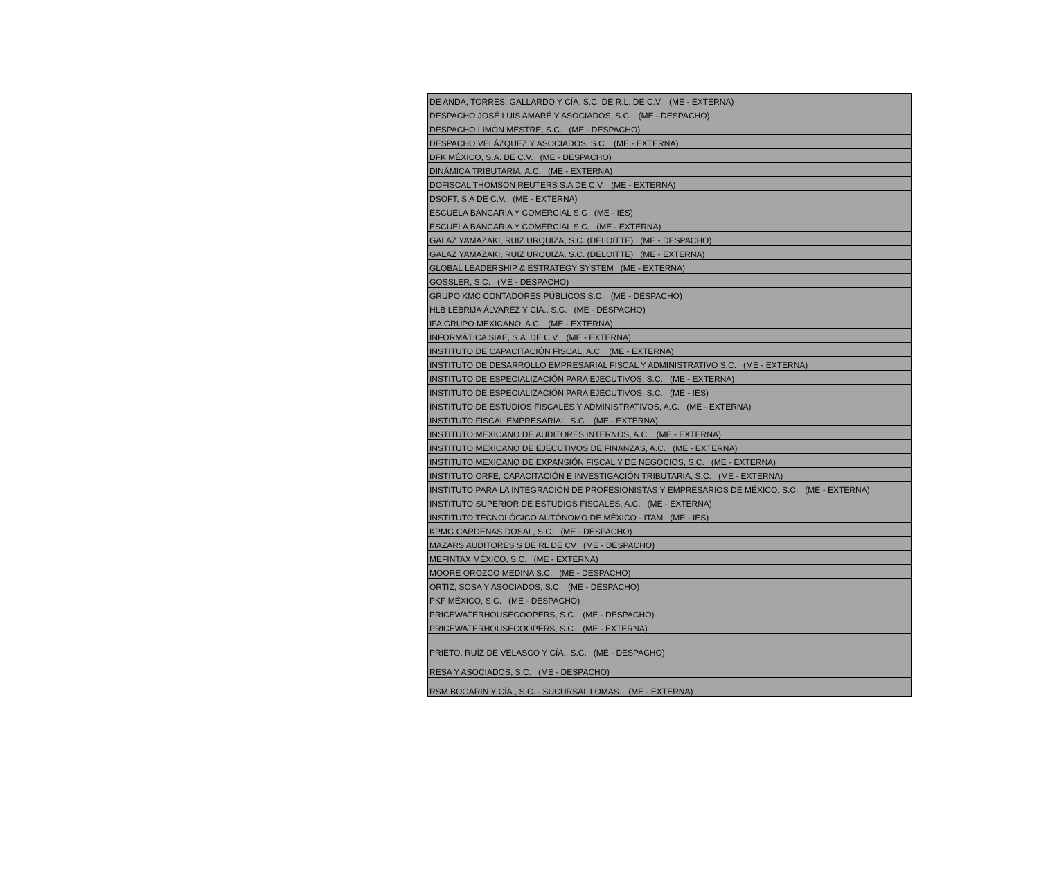| DE ANDA, TORRES, GALLARDO Y CÍA. S.C. DE R.L. DE C.V. (ME - EXTERNA) |
| DESPACHO JOSÉ LUIS AMARÉ Y ASOCIADOS, S.C. (ME - DESPACHO) |
| DESPACHO LIMÓN MESTRE, S.C. (ME - DESPACHO) |
| DESPACHO VELÁZQUEZ Y ASOCIADOS, S.C. (ME - EXTERNA) |
| DFK MÉXICO, S.A. DE C.V. (ME - DESPACHO) |
| DINÁMICA TRIBUTARIA, A.C. (ME - EXTERNA) |
| DOFISCAL THOMSON REUTERS S.A DE C.V. (ME - EXTERNA) |
| DSOFT, S.A DE C.V. (ME - EXTERNA) |
| ESCUELA BANCARIA Y COMERCIAL S.C (ME - IES) |
| ESCUELA BANCARIA Y COMERCIAL S.C. (ME - EXTERNA) |
| GALAZ YAMAZAKI, RUIZ URQUIZA, S.C. (DELOITTE) (ME - DESPACHO) |
| GALAZ YAMAZAKI, RUIZ URQUIZA, S.C. (DELOITTE) (ME - EXTERNA) |
| GLOBAL LEADERSHIP & ESTRATEGY SYSTEM (ME - EXTERNA) |
| GOSSLER, S.C. (ME - DESPACHO) |
| GRUPO KMC CONTADORES PÚBLICOS S.C. (ME - DESPACHO) |
| HLB LEBRIJA ÁLVAREZ Y CÍA., S.C. (ME - DESPACHO) |
| IFA GRUPO MEXICANO, A.C. (ME - EXTERNA) |
| INFORMÁTICA SIAE, S.A. DE C.V. (ME - EXTERNA) |
| INSTITUTO DE CAPACITACIÓN FISCAL, A.C. (ME - EXTERNA) |
| INSTITUTO DE DESARROLLO EMPRESARIAL FISCAL Y ADMINISTRATIVO S.C. (ME - EXTERNA) |
| INSTITUTO DE ESPECIALIZACIÓN PARA EJECUTIVOS, S.C. (ME - EXTERNA) |
| INSTITUTO DE ESPECIALIZACIÓN PARA EJECUTIVOS, S.C. (ME - IES) |
| INSTITUTO DE ESTUDIOS FISCALES Y ADMINISTRATIVOS, A.C. (ME - EXTERNA) |
| INSTITUTO FISCAL EMPRESARIAL, S.C. (ME - EXTERNA) |
| INSTITUTO MEXICANO DE AUDITORES INTERNOS, A.C. (ME - EXTERNA) |
| INSTITUTO MEXICANO DE EJECUTIVOS DE FINANZAS, A.C. (ME - EXTERNA) |
| INSTITUTO MEXICANO DE EXPANSIÓN FISCAL Y DE NEGOCIOS, S.C. (ME - EXTERNA) |
| INSTITUTO ORFE, CAPACITACIÓN E INVESTIGACIÓN TRIBUTARIA, S.C. (ME - EXTERNA) |
| INSTITUTO PARA LA INTEGRACIÓN DE PROFESIONISTAS Y EMPRESARIOS DE MÉXICO, S.C. (ME - EXTERNA) |
| INSTITUTO SUPERIOR DE ESTUDIOS FISCALES, A.C. (ME - EXTERNA) |
| INSTITUTO TECNOLÓGICO AUTÓNOMO DE MÉXICO - ITAM (ME - IES) |
| KPMG CÁRDENAS DOSAL, S.C. (ME - DESPACHO) |
| MAZARS AUDITORES S DE RL DE CV (ME - DESPACHO) |
| MEFINTAX MÉXICO, S.C. (ME - EXTERNA) |
| MOORE OROZCO MEDINA S.C. (ME - DESPACHO) |
| ORTIZ, SOSA Y ASOCIADOS, S.C. (ME - DESPACHO) |
| PKF MÉXICO, S.C. (ME - DESPACHO) |
| PRICEWATERHOUSECOOPERS, S.C. (ME - DESPACHO) |
| PRICEWATERHOUSECOOPERS, S.C. (ME - EXTERNA) |
| PRIETO, RUÍZ DE VELASCO Y CÍA., S.C. (ME - DESPACHO) |
| RESA Y ASOCIADOS, S.C. (ME - DESPACHO) |
| RSM BOGARIN Y CÍA., S.C. - SUCURSAL LOMAS. (ME - EXTERNA) |